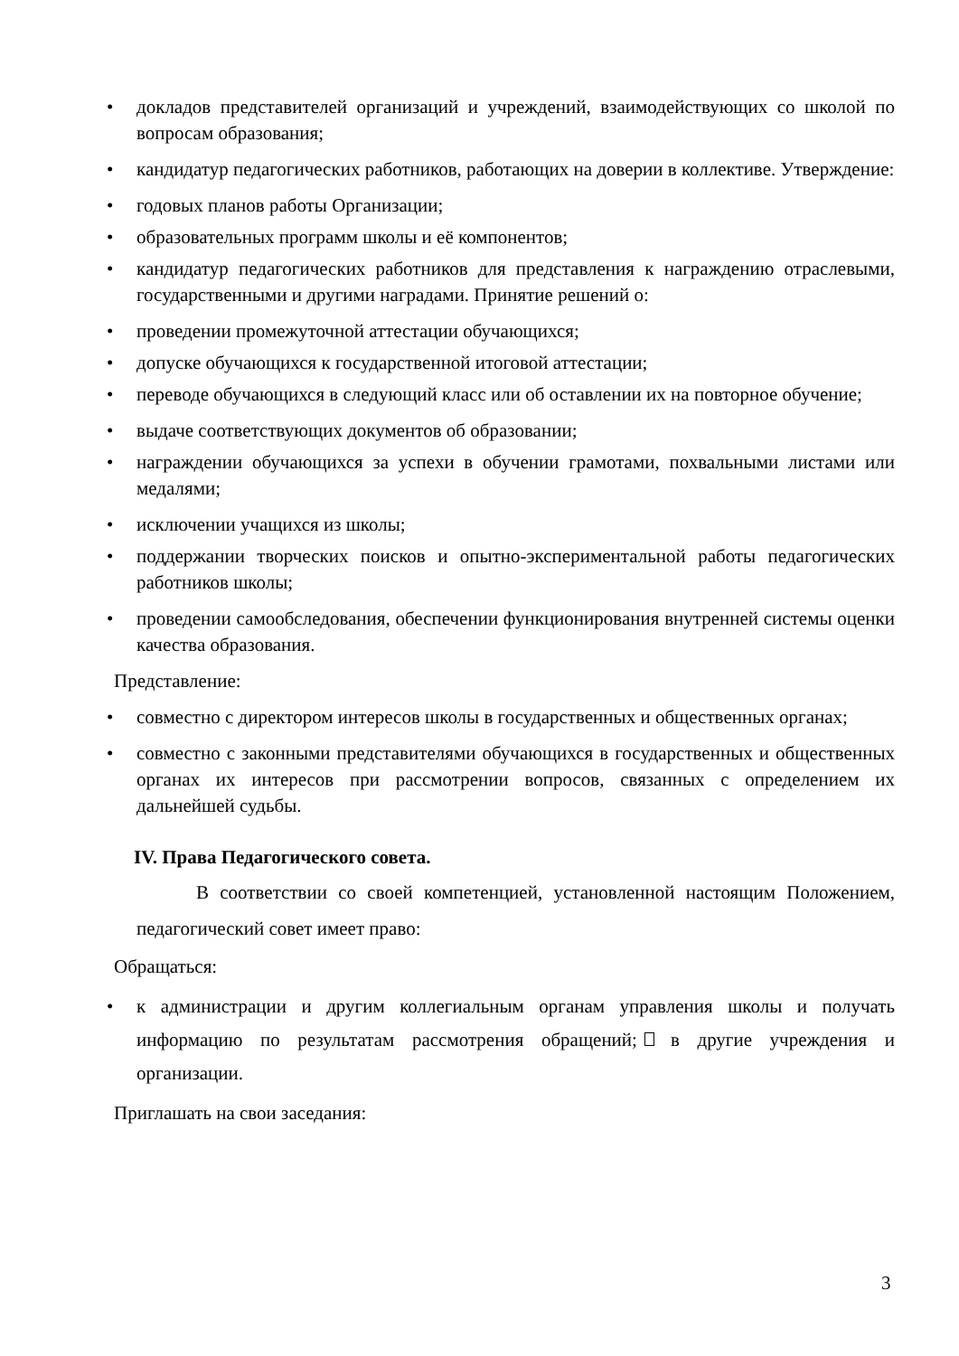• докладов представителей организаций и учреждений, взаимодействующих со школой по вопросам образования;
• кандидатур педагогических работников, работающих на доверии в коллективе. Утверждение:
• годовых планов работы Организации;
• образовательных программ школы и её компонентов;
• кандидатур педагогических работников для представления к награждению отраслевыми, государственными и другими наградами. Принятие решений о:
• проведении промежуточной аттестации обучающихся;
• допуске обучающихся к государственной итоговой аттестации;
• переводе обучающихся в следующий класс или об оставлении их на повторное обучение;
• выдаче соответствующих документов об образовании;
• награждении обучающихся за успехи в обучении грамотами, похвальными листами или медалями;
• исключении учащихся из школы;
• поддержании творческих поисков и опытно-экспериментальной работы педагогических работников школы;
• проведении самообследования, обеспечении функционирования внутренней системы оценки качества образования.
Представление:
• совместно с директором интересов школы в государственных и общественных органах;
• совместно с законными представителями обучающихся в государственных и общественных органах их интересов при рассмотрении вопросов, связанных с определением их дальнейшей судьбы.
IV. Права Педагогического совета.
В соответствии со своей компетенцией, установленной настоящим Положением, педагогический совет имеет право:
Обращаться:
• к администрации и другим коллегиальным органам управления школы и получать информацию по результатам рассмотрения обращений; в другие учреждения и организации.
Приглашать на свои заседания:
3